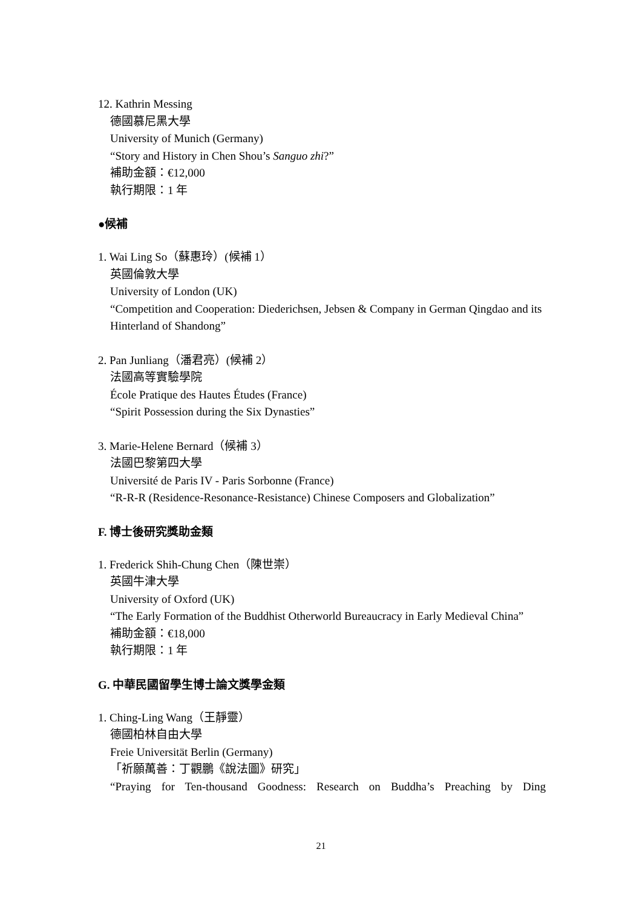12. Kathrin Messing
德國慕尼黑大學
University of Munich (Germany)
“Story and History in Chen Shou’s Sanguo zhi?”
補助金額：€12,000
執行期限：1 年
●候補
1. Wai Ling So（蘇惠玲）(候補 1）
英國倫敦大學
University of London (UK)
“Competition and Cooperation: Diederichsen, Jebsen & Company in German Qingdao and its Hinterland of Shandong”
2. Pan Junliang（潘君亮）(候補 2）
法國高等實驗學院
École Pratique des Hautes Études (France)
“Spirit Possession during the Six Dynasties”
3. Marie-Helene Bernard（候補 3）
法國巴黎第四大學
Université de Paris IV - Paris Sorbonne (France)
“R-R-R (Residence-Resonance-Resistance) Chinese Composers and Globalization”
F. 博士後研究獎助金類
1. Frederick Shih-Chung Chen（陳世崇）
英國牛津大學
University of Oxford (UK)
“The Early Formation of the Buddhist Otherworld Bureaucracy in Early Medieval China”
補助金額：€18,000
執行期限：1 年
G. 中華民國留學生博士論文獎學金類
1. Ching-Ling Wang（王靜靈）
德國柏林自由大學
Freie Universität Berlin (Germany)
「祈願萬善：丁觀鵬《說法圖》研究」
“Praying for Ten-thousand Goodness: Research on Buddha’s Preaching by Ding
21